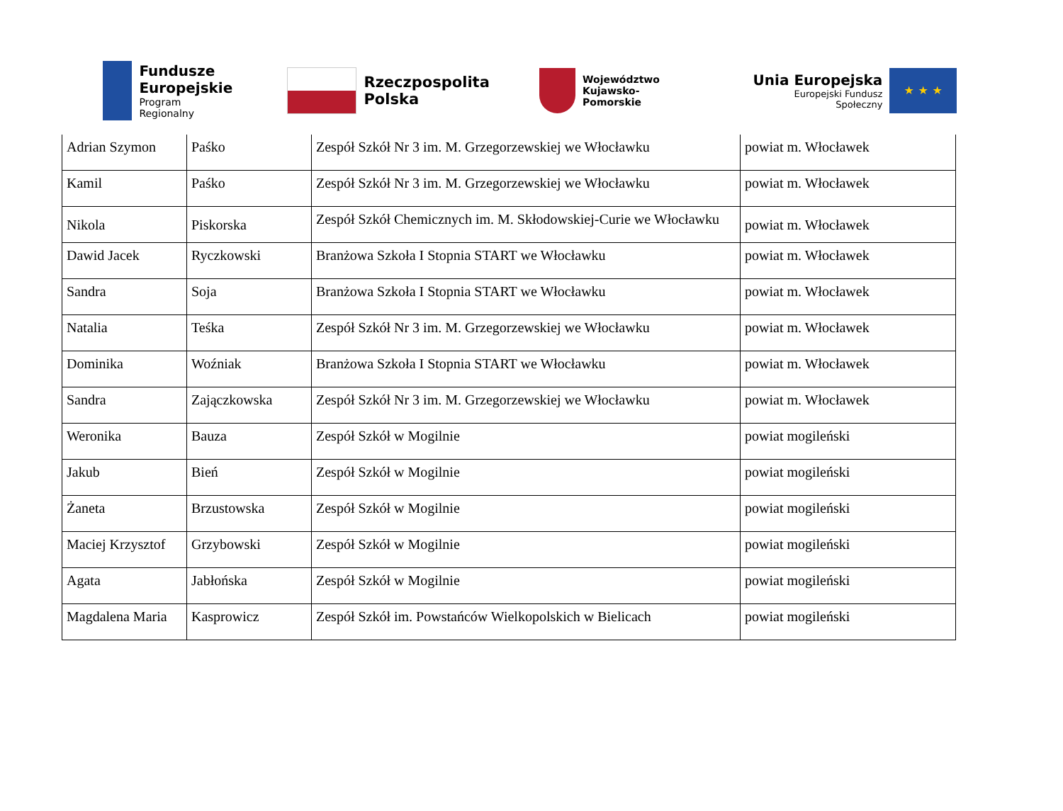Fundusze
Europejskie
Program Regionalny
Rzeczpospolita
Polska
Województwo
Kujawsko-Pomorskie
Unia Europejska
Europejski Fundusz Społeczny
★ ★ ★
| Adrian Szymon | Paśko | Zespół Szkół Nr 3 im. M. Grzegorzewskiej we Włocławku | powiat m. Włocławek |
| Kamil | Paśko | Zespół Szkół Nr 3 im. M. Grzegorzewskiej we Włocławku | powiat m. Włocławek |
| Nikola | Piskorska | Zespół Szkół Chemicznych im. M. Skłodowskiej-Curie we Włocławku | powiat m. Włocławek |
| Dawid Jacek | Ryczkowski | Branżowa Szkoła I Stopnia START we Włocławku | powiat m. Włocławek |
| Sandra | Soja | Branżowa Szkoła I Stopnia START we Włocławku | powiat m. Włocławek |
| Natalia | Teśka | Zespół Szkół Nr 3 im. M. Grzegorzewskiej we Włocławku | powiat m. Włocławek |
| Dominika | Woźniak | Branżowa Szkoła I Stopnia START we Włocławku | powiat m. Włocławek |
| Sandra | Zajączkowska | Zespół Szkół Nr 3 im. M. Grzegorzewskiej we Włocławku | powiat m. Włocławek |
| Weronika | Bauza | Zespół Szkół w Mogilnie | powiat mogileński |
| Jakub | Bień | Zespół Szkół w Mogilnie | powiat mogileński |
| Żaneta | Brzustowska | Zespół Szkół w Mogilnie | powiat mogileński |
| Maciej Krzysztof | Grzybowski | Zespół Szkół w Mogilnie | powiat mogileński |
| Agata | Jabłońska | Zespół Szkół w Mogilnie | powiat mogileński |
| Magdalena Maria | Kasprowicz | Zespół Szkół im. Powstańców Wielkopolskich w Bielicach | powiat mogileński |